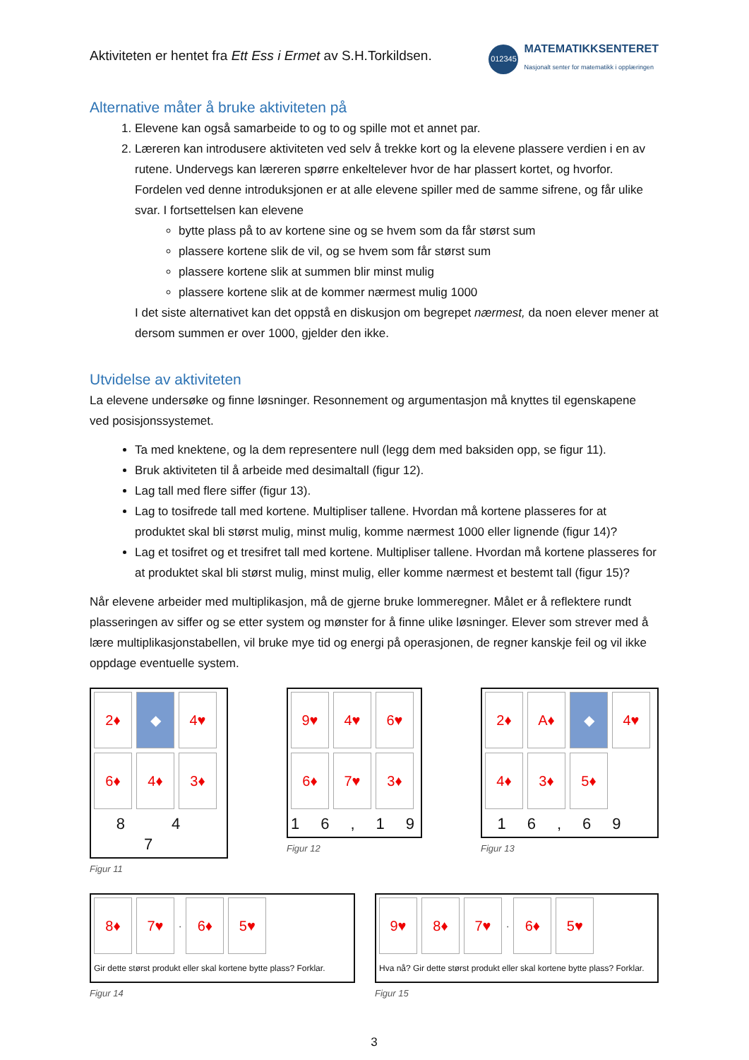Aktiviteten er hentet fra Ett Ess i Ermet av S.H.Torkildsen.
012345
MATEMATIKKSENTERET
Nasjonalt senter for matematikk i opplæringen
Alternative måter å bruke aktiviteten på
1. Elevene kan også samarbeide to og to og spille mot et annet par.
2. Læreren kan introdusere aktiviteten ved selv å trekke kort og la elevene plassere verdien i en av rutene. Undervegs kan læreren spørre enkeltelever hvor de har plassert kortet, og hvorfor. Fordelen ved denne introduksjonen er at alle elevene spiller med de samme sifrene, og får ulike svar. I fortsettelsen kan elevene
bytte plass på to av kortene sine og se hvem som da får størst sum
plassere kortene slik de vil, og se hvem som får størst sum
plassere kortene slik at summen blir minst mulig
plassere kortene slik at de kommer nærmest mulig 1000
I det siste alternativet kan det oppstå en diskusjon om begrepet nærmest, da noen elever mener at dersom summen er over 1000, gjelder den ikke.
Utvidelse av aktiviteten
La elevene undersøke og finne løsninger. Resonnement og argumentasjon må knyttes til egenskapene ved posisjonssystemet.
Ta med knektene, og la dem representere null (legg dem med baksiden opp, se figur 11).
Bruk aktiviteten til å arbeide med desimaltall (figur 12).
Lag tall med flere siffer (figur 13).
Lag to tosifrede tall med kortene. Multipliser tallene. Hvordan må kortene plasseres for at produktet skal bli størst mulig, minst mulig, komme nærmest 1000 eller lignende (figur 14)?
Lag et tosifret og et tresifret tall med kortene. Multipliser tallene. Hvordan må kortene plasseres for at produktet skal bli størst mulig, minst mulig, eller komme nærmest et bestemt tall (figur 15)?
Når elevene arbeider med multiplikasjon, må de gjerne bruke lommeregner. Målet er å reflektere rundt plasseringen av siffer og se etter system og mønster for å finne ulike løsninger. Elever som strever med å lære multiplikasjonstabellen, vil bruke mye tid og energi på operasjonen, de regner kanskje feil og vil ikke oppdage eventuelle system.
2♦
◆
4♥
6♦
4♦
3♦
8 4 7
Figur 11
9♥
4♥
6♥
6♦
7♥
3♦
16,19
Figur 12
2♦
A♦
◆
4♥
4♦
3♦
5♦
16,69
Figur 13
8♦
7♥
·
6♦
5♥
Gir dette størst produkt eller skal kortene bytte plass? Forklar.
Figur 14
9♥
8♦
7♥
·
6♦
5♥
Hva nå? Gir dette størst produkt eller skal kortene bytte plass? Forklar.
Figur 15
3